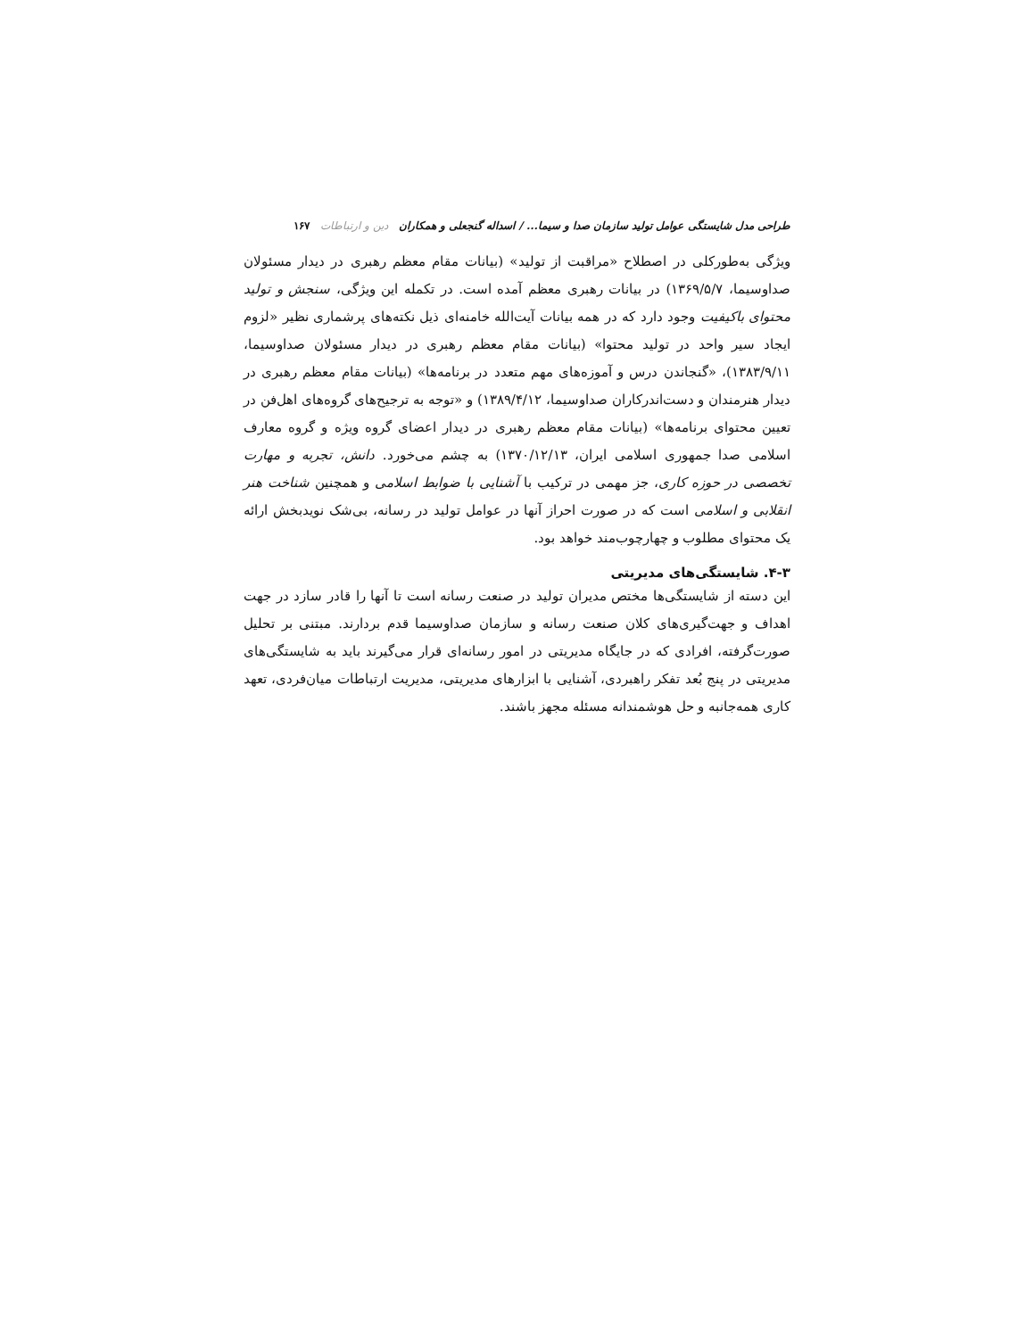طراحی مدل شایستگی عوامل تولید سازمان صدا و سیما... / اسداله گنجعلی و همکاران دین و ارتباطات ۱۶۷
ویژگی به‌طورکلی در اصطلاح «مراقبت از تولید» (بیانات مقام معظم رهبری در دیدار مسئولان صداوسیما، ۱۳۶۹/۵/۷) در بیانات رهبری معظم آمده است. در تکمله این ویژگی، سنجش و تولید محتوای باکیفیت وجود دارد که در همه بیانات آیت‌الله خامنه‌ای ذیل نکته‌های پرشماری نظیر «لزوم ایجاد سیر واحد در تولید محتوا» (بیانات مقام معظم رهبری در دیدار مسئولان صداوسیما، ۱۳۸۳/۹/۱۱)، «گنجاندن درس و آموزه‌های مهم متعدد در برنامه‌ها» (بیانات مقام معظم رهبری در دیدار هنرمندان و دست‌اندرکاران صداوسیما، ۱۳۸۹/۴/۱۲) و «توجه به ترجیح‌های گروه‌های اهل‌فن در تعیین محتوای برنامه‌ها» (بیانات مقام معظم رهبری در دیدار اعضای گروه ویژه و گروه معارف اسلامی صدا جمهوری اسلامی ایران، ۱۳۷۰/۱۲/۱۳) به چشم می‌خورد. دانش، تجربه و مهارت تخصصی در حوزه کاری، جز مهمی در ترکیب با آشنایی با ضوابط اسلامی و همچنین شناخت هنر انقلابی و اسلامی است که در صورت احراز آنها در عوامل تولید در رسانه، بی‌شک نویدبخش ارائه یک محتوای مطلوب و چهارچوب‌مند خواهد بود.
۴-۳. شایستگی‌های مدیریتی
این دسته از شایستگی‌ها مختص مدیران تولید در صنعت رسانه است تا آنها را قادر سازد در جهت اهداف و جهت‌گیری‌های کلان صنعت رسانه و سازمان صداوسیما قدم بردارند. مبتنی بر تحلیل صورت‌گرفته، افرادی که در جایگاه مدیریتی در امور رسانه‌ای قرار می‌گیرند باید به شایستگی‌های مدیریتی در پنج بُعد تفکر راهبردی، آشنایی با ابزارهای مدیریتی، مدیریت ارتباطات میان‌فردی، تعهد کاری همه‌جانبه و حل هوشمندانه مسئله مجهز باشند.